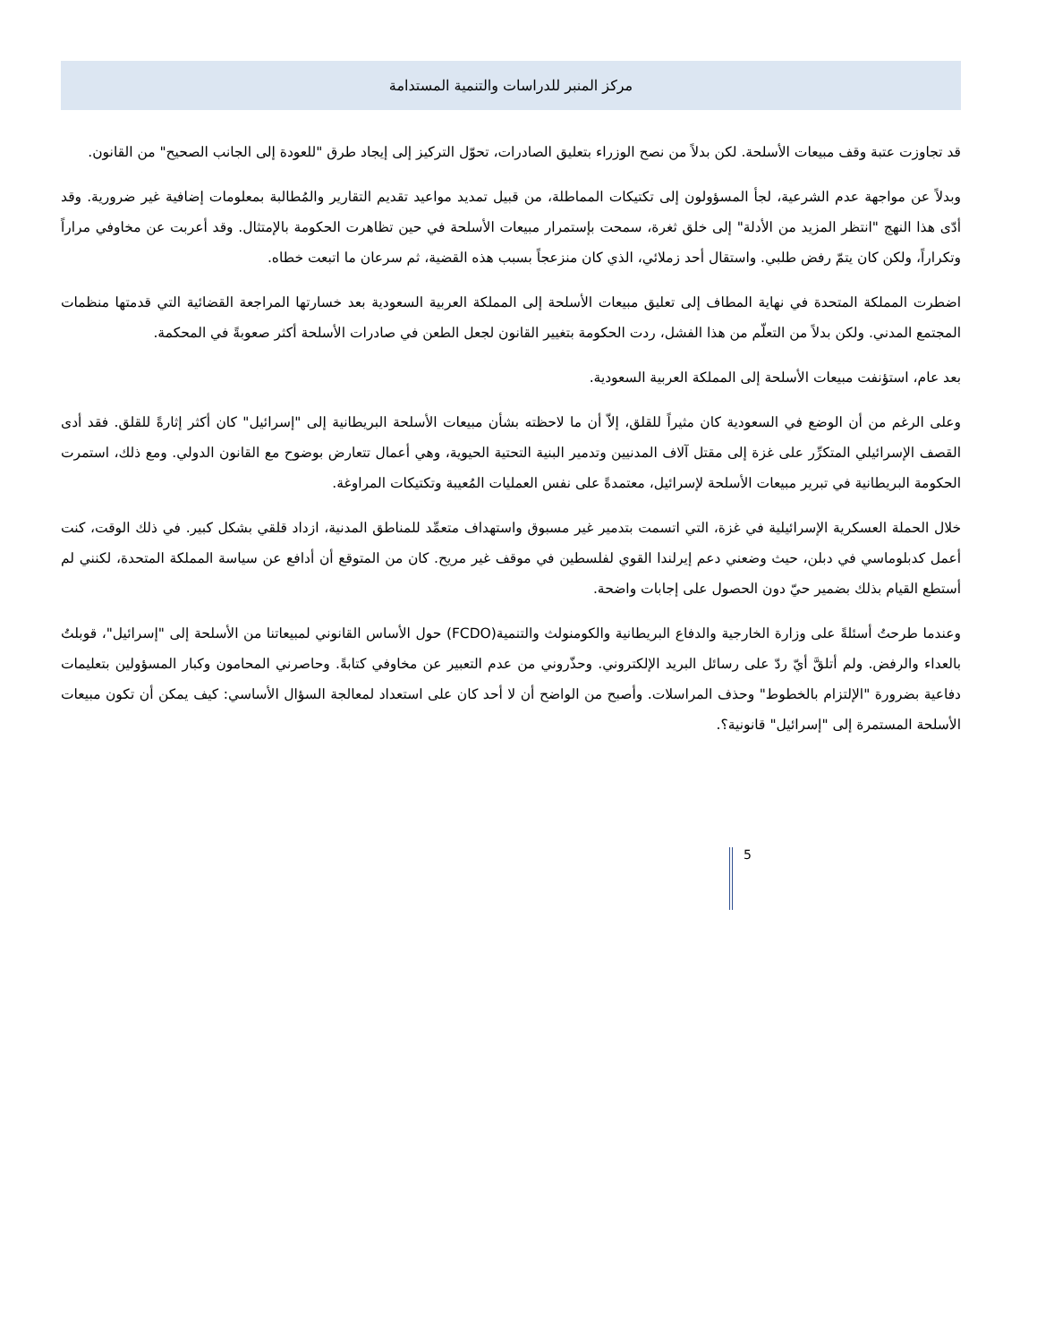مركز المنبر للدراسات والتنمية المستدامة
قد تجاوزت عتبة وقف مبيعات الأسلحة. لكن بدلاً من نصح الوزراء بتعليق الصادرات، تحوّل التركيز إلى إيجاد طرق "للعودة إلى الجانب الصحيح" من القانون.
وبدلاً عن مواجهة عدم الشرعية، لجأ المسؤولون إلى تكتيكات المماطلة، من قبيل تمديد مواعيد تقديم التقارير والمُطالبة بمعلومات إضافية غير ضرورية. وقد أدّى هذا النهج "انتظر المزيد من الأدلة" إلى خلق ثغرة، سمحت بإستمرار مبيعات الأسلحة في حين تظاهرت الحكومة بالإمتثال. وقد أعربت عن مخاوفي مراراً وتكراراً، ولكن كان يتمّ رفض طلبي. واستقال أحد زملائي، الذي كان منزعجاً بسبب هذه القضية، ثم سرعان ما اتبعت خطاه.
اضطرت المملكة المتحدة في نهاية المطاف إلى تعليق مبيعات الأسلحة إلى المملكة العربية السعودية بعد خسارتها المراجعة القضائية التي قدمتها منظمات المجتمع المدني. ولكن بدلاً من التعلّم من هذا الفشل، ردت الحكومة بتغيير القانون لجعل الطعن في صادرات الأسلحة أكثر صعوبةً في المحكمة.
بعد عام، استؤنفت مبيعات الأسلحة إلى المملكة العربية السعودية.
وعلى الرغم من أن الوضع في السعودية كان مثيراً للقلق، إلاّ أن ما لاحظته بشأن مبيعات الأسلحة البريطانية إلى "إسرائيل" كان أكثر إثارةً للقلق. فقد أدى القصف الإسرائيلي المتكرِّر على غزة إلى مقتل آلاف المدنيين وتدمير البنية التحتية الحيوية، وهي أعمال تتعارض بوضوح مع القانون الدولي. ومع ذلك، استمرت الحكومة البريطانية في تبرير مبيعات الأسلحة لإسرائيل، معتمدةً على نفس العمليات المُعيبة وتكتيكات المراوغة.
خلال الحملة العسكرية الإسرائيلية في غزة، التي اتسمت بتدمير غير مسبوق واستهداف متعمِّد للمناطق المدنية، ازداد قلقي بشكل كبير. في ذلك الوقت، كنت أعمل كدبلوماسي في دبلن، حيث وضعني دعم إيرلندا القوي لفلسطين في موقف غير مريح. كان من المتوقع أن أدافع عن سياسة المملكة المتحدة، لكنني لم أستطع القيام بذلك بضمير حيّ دون الحصول على إجابات واضحة.
وعندما طرحتُ أسئلةً على وزارة الخارجية والدفاع البريطانية والكومنولث والتنمية(FCDO) حول الأساس القانوني لمبيعاتنا من الأسلحة إلى "إسرائيل"، قوبلتُ بالعداء والرفض. ولم أتلقَّ أيّ ردّ على رسائل البريد الإلكتروني. وحذّروني من عدم التعبير عن مخاوفي كتابةً. وحاصرني المحامون وكبار المسؤولين بتعليمات دفاعية بضرورة "الإلتزام بالخطوط" وحذف المراسلات. وأصبح من الواضح أن لا أحد كان على استعداد لمعالجة السؤال الأساسي: كيف يمكن أن تكون مبيعات الأسلحة المستمرة إلى "إسرائيل" قانونية؟.
5